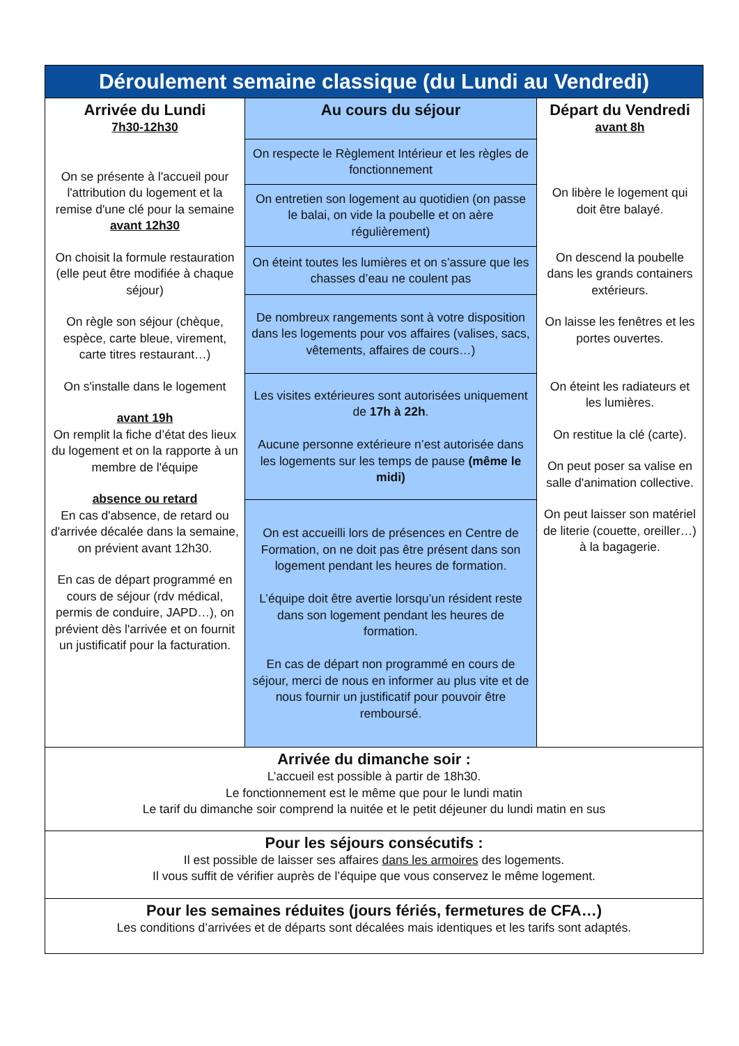| Déroulement semaine classique (du Lundi au Vendredi) | | |
| --- | --- | --- |
| Arrivée du Lundi 7h30-12h30 On se présente à l'accueil pour l'attribution du logement et la remise d'une clé pour la semaine avant 12h30 On choisit la formule restauration (elle peut être modifiée à chaque séjour) On règle son séjour (chèque, espèce, carte bleue, virement, carte titres restaurant…) On s'installe dans le logement avant 19h On remplit la fiche d’état des lieux du logement et on la rapporte à un membre de l'équipe absence ou retard En cas d'absence, de retard ou d'arrivée décalée dans la semaine, on prévient avant 12h30. En cas de départ programmé en cours de séjour (rdv médical, permis de conduire, JAPD…), on prévient dès l'arrivée et on fournit un justificatif pour la facturation. | Au cours du séjour | Départ du Vendredi avant 8h On libère le logement qui doit être balayé. On descend la poubelle dans les grands containers extérieurs. On laisse les fenêtres et les portes ouvertes. On éteint les radiateurs et les lumières. On restitue la clé (carte). On peut poser sa valise en salle d'animation collective. On peut laisser son matériel de literie (couette, oreiller…) à la bagagerie. |
| | On respecte le Règlement Intérieur et les règles de fonctionnement | |
| | On entretien son logement au quotidien (on passe le balai, on vide la poubelle et on aère régulièrement) | |
| | On éteint toutes les lumières et on s’assure que les chasses d’eau ne coulent pas | |
| | De nombreux rangements sont à votre disposition dans les logements pour vos affaires (valises, sacs, vêtements, affaires de cours…) | |
| | Les visites extérieures sont autorisées uniquement de 17h à 22h . Aucune personne extérieure n’est autorisée dans les logements sur les temps de pause (même le midi) | |
| | On est accueilli lors de présences en Centre de Formation, on ne doit pas être présent dans son logement pendant les heures de formation. L’équipe doit être avertie lorsqu’un résident reste dans son logement pendant les heures de formation. En cas de départ non programmé en cours de séjour, merci de nous en informer au plus vite et de nous fournir un justificatif pour pouvoir être remboursé. | |
| Arrivée du dimanche soir : L’accueil est possible à partir de 18h30. Le fonctionnement est le même que pour le lundi matin Le tarif du dimanche soir comprend la nuitée et le petit déjeuner du lundi matin en sus | | |
| Pour les séjours consécutifs : Il est possible de laisser ses affaires dans les armoires des logements. Il vous suffit de vérifier auprès de l’équipe que vous conservez le même logement. | | |
| Pour les semaines réduites (jours fériés, fermetures de CFA…) Les conditions d’arrivées et de départs sont décalées mais identiques et les tarifs sont adaptés. | | |